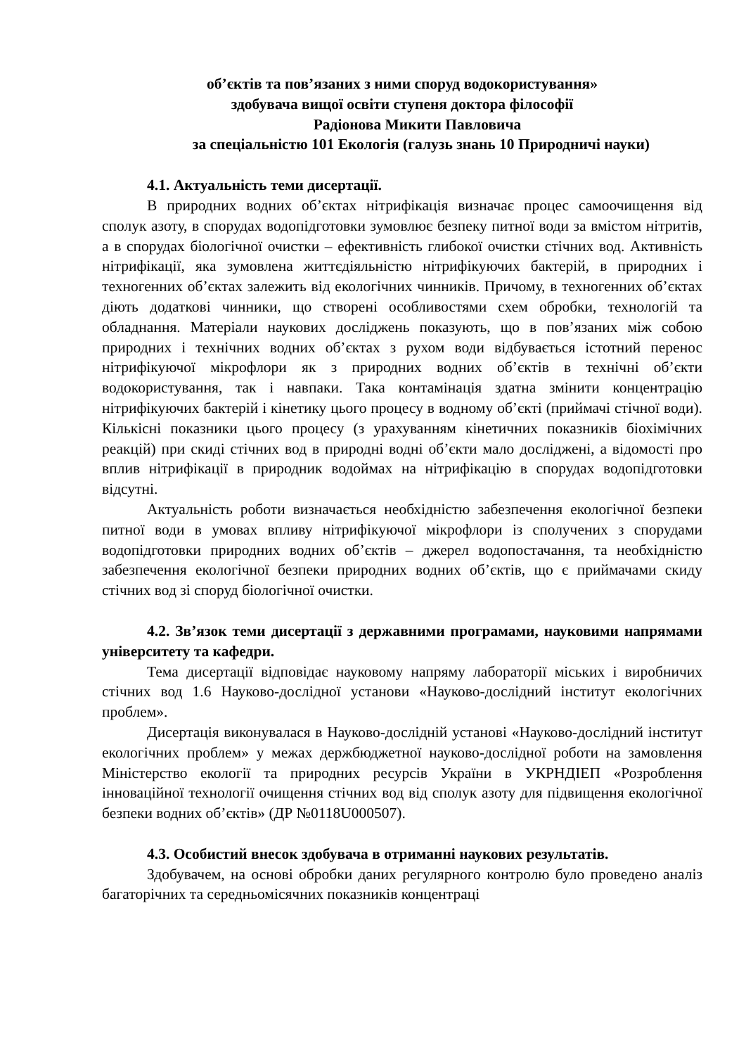об’єктів та пов’язаних з ними споруд водокористування»
здобувача вищої освіти ступеня доктора філософії
Радіонова Микити Павловича
за спеціальністю 101 Екологія (галузь знань 10 Природничі науки)
4.1. Актуальність теми дисертації.
В природних водних об’єктах нітрифікація визначає процес самоочищення від сполук азоту, в спорудах водопідготовки зумовлює безпеку питної води за вмістом нітритів, а в спорудах біологічної очистки – ефективність глибокої очистки стічних вод. Активність нітрифікації, яка зумовлена життєдіяльністю нітрифікуючих бактерій, в природних і техногенних об’єктах залежить від екологічних чинників. Причому, в техногенних об’єктах діють додаткові чинники, що створені особливостями схем обробки, технологій та обладнання. Матеріали наукових досліджень показують, що в пов’язаних між собою природних і технічних водних об’єктах з рухом води відбувається істотний перенос нітрифікуючої мікрофлори як з природних водних об’єктів в технічні об’єкти водокористування, так і навпаки. Така контамінація здатна змінити концентрацію нітрифікуючих бактерій і кінетику цього процесу в водному об’єкті (приймачі стічної води). Кількісні показники цього процесу (з урахуванням кінетичних показників біохімічних реакцій) при скиді стічних вод в природні водні об’єкти мало досліджені, а відомості про вплив нітрифікації в природник водоймах на нітрифікацію в спорудах водопідготовки відсутні.
Актуальність роботи визначається необхідністю забезпечення екологічної безпеки питної води в умовах впливу нітрифікуючої мікрофлори із сполучених з спорудами водопідготовки природних водних об’єктів – джерел водопостачання, та необхідністю забезпечення екологічної безпеки природних водних об’єктів, що є приймачами скиду стічних вод зі споруд біологічної очистки.
4.2. Зв’язок теми дисертації з державними програмами, науковими напрямами університету та кафедри.
Тема дисертації відповідає науковому напряму лабораторії міських і виробничих стічних вод 1.6 Науково-дослідної установи «Науково-дослідний інститут екологічних проблем».
Дисертація виконувалася в Науково-дослідній установі «Науково-дослідний інститут екологічних проблем» у межах держбюджетної науково-дослідної роботи на замовлення Міністерство екології та природних ресурсів України в УКРНДІЕП «Розроблення інноваційної технології очищення стічних вод від сполук азоту для підвищення екологічної безпеки водних об’єктів» (ДР №0118U000507).
4.3. Особистий внесок здобувача в отриманні наукових результатів.
Здобувачем, на основі обробки даних регулярного контролю було проведено аналіз багаторічних та середньомісячних показників концентраці